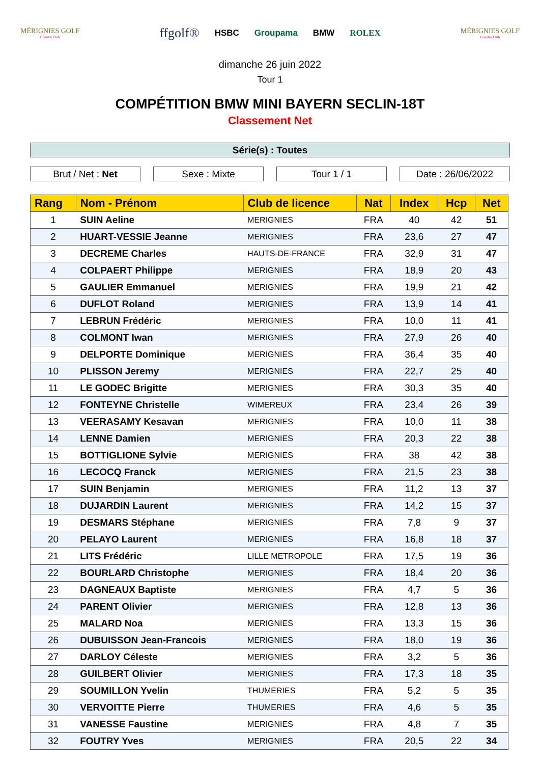MÉRIGNIES GOLF
Country Club
ffgolf® HSBC Groupama BMW ROLEX
MÉRIGNIES GOLF
Country Club
dimanche 26 juin 2022
Tour 1
COMPÉTITION BMW MINI BAYERN SECLIN-18T
Classement Net
Série(s) : Toutes
Brut / Net : Net Sexe : Mixte Tour 1 / 1 Date : 26/06/2022
| Rang | Nom - Prénom | Club de licence | Nat | Index | Hcp | Net |
| --- | --- | --- | --- | --- | --- | --- |
| 1 | SUIN Aeline | MERIGNIES | FRA | 40 | 42 | 51 |
| 2 | HUART-VESSIE Jeanne | MERIGNIES | FRA | 23,6 | 27 | 47 |
| 3 | DECREME Charles | HAUTS-DE-FRANCE | FRA | 32,9 | 31 | 47 |
| 4 | COLPAERT Philippe | MERIGNIES | FRA | 18,9 | 20 | 43 |
| 5 | GAULIER Emmanuel | MERIGNIES | FRA | 19,9 | 21 | 42 |
| 6 | DUFLOT Roland | MERIGNIES | FRA | 13,9 | 14 | 41 |
| 7 | LEBRUN Frédéric | MERIGNIES | FRA | 10,0 | 11 | 41 |
| 8 | COLMONT Iwan | MERIGNIES | FRA | 27,9 | 26 | 40 |
| 9 | DELPORTE Dominique | MERIGNIES | FRA | 36,4 | 35 | 40 |
| 10 | PLISSON Jeremy | MERIGNIES | FRA | 22,7 | 25 | 40 |
| 11 | LE GODEC Brigitte | MERIGNIES | FRA | 30,3 | 35 | 40 |
| 12 | FONTEYNE Christelle | WIMEREUX | FRA | 23,4 | 26 | 39 |
| 13 | VEERASAMY Kesavan | MERIGNIES | FRA | 10,0 | 11 | 38 |
| 14 | LENNE Damien | MERIGNIES | FRA | 20,3 | 22 | 38 |
| 15 | BOTTIGLIONE Sylvie | MERIGNIES | FRA | 38 | 42 | 38 |
| 16 | LECOCQ Franck | MERIGNIES | FRA | 21,5 | 23 | 38 |
| 17 | SUIN Benjamin | MERIGNIES | FRA | 11,2 | 13 | 37 |
| 18 | DUJARDIN Laurent | MERIGNIES | FRA | 14,2 | 15 | 37 |
| 19 | DESMARS Stéphane | MERIGNIES | FRA | 7,8 | 9 | 37 |
| 20 | PELAYO Laurent | MERIGNIES | FRA | 16,8 | 18 | 37 |
| 21 | LITS Frédéric | LILLE METROPOLE | FRA | 17,5 | 19 | 36 |
| 22 | BOURLARD Christophe | MERIGNIES | FRA | 18,4 | 20 | 36 |
| 23 | DAGNEAUX Baptiste | MERIGNIES | FRA | 4,7 | 5 | 36 |
| 24 | PARENT Olivier | MERIGNIES | FRA | 12,8 | 13 | 36 |
| 25 | MALARD Noa | MERIGNIES | FRA | 13,3 | 15 | 36 |
| 26 | DUBUISSON Jean-Francois | MERIGNIES | FRA | 18,0 | 19 | 36 |
| 27 | DARLOY Céleste | MERIGNIES | FRA | 3,2 | 5 | 36 |
| 28 | GUILBERT Olivier | MERIGNIES | FRA | 17,3 | 18 | 35 |
| 29 | SOUMILLON Yvelin | THUMERIES | FRA | 5,2 | 5 | 35 |
| 30 | VERVOITTE Pierre | THUMERIES | FRA | 4,6 | 5 | 35 |
| 31 | VANESSE Faustine | MERIGNIES | FRA | 4,8 | 7 | 35 |
| 32 | FOUTRY Yves | MERIGNIES | FRA | 20,5 | 22 | 34 |